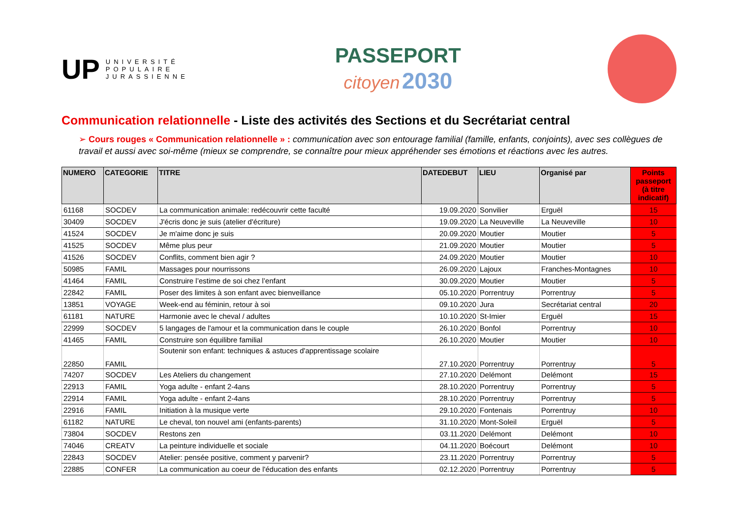UP
UNIVERSITÉ
POPULAIRE
JURASSIENNE
PASSEPORT
citoyen 2030
Communication relationnelle - Liste des activités des Sections et du Secrétariat central
➢ Cours rouges « Communication relationnelle » : communication avec son entourage familial (famille, enfants, conjoints), avec ses collègues de travail et aussi avec soi-même (mieux se comprendre, se connaître pour mieux appréhender ses émotions et réactions avec les autres.
| NUMERO | CATEGORIE | TITRE | DATEDEBUT | LIEU | Organisé par | Points passeport (à titre indicatif) |
| --- | --- | --- | --- | --- | --- | --- |
| 61168 | SOCDEV | La communication animale: redécouvrir cette faculté | 19.09.2020 | Sonvilier | Erguël | 15 |
| 30409 | SOCDEV | J'écris donc je suis (atelier d'écriture) | 19.09.2020 | La Neuveville | La Neuveville | 10 |
| 41524 | SOCDEV | Je m'aime donc je suis | 20.09.2020 | Moutier | Moutier | 5 |
| 41525 | SOCDEV | Même plus peur | 21.09.2020 | Moutier | Moutier | 5 |
| 41526 | SOCDEV | Conflits, comment bien agir ? | 24.09.2020 | Moutier | Moutier | 10 |
| 50985 | FAMIL | Massages pour nourrissons | 26.09.2020 | Lajoux | Franches-Montagnes | 10 |
| 41464 | FAMIL | Construire l’estime de soi chez l’enfant | 30.09.2020 | Moutier | Moutier | 5 |
| 22842 | FAMIL | Poser des limites à son enfant avec bienveillance | 05.10.2020 | Porrentruy | Porrentruy | 5 |
| 13851 | VOYAGE | Week-end au féminin, retour à soi | 09.10.2020 | Jura | Secrétariat central | 20 |
| 61181 | NATURE | Harmonie avec le cheval / adultes | 10.10.2020 | St-Imier | Erguël | 15 |
| 22999 | SOCDEV | 5 langages de l'amour et la communication dans le couple | 26.10.2020 | Bonfol | Porrentruy | 10 |
| 41465 | FAMIL | Construire son équilibre familial | 26.10.2020 | Moutier | Moutier | 10 |
| 22850 | FAMIL | Soutenir son enfant: techniques & astuces d'apprentissage scolaire | 27.10.2020 | Porrentruy | Porrentruy | 5 |
| 74207 | SOCDEV | Les Ateliers du changement | 27.10.2020 | Delémont | Delémont | 15 |
| 22913 | FAMIL | Yoga adulte - enfant 2-4ans | 28.10.2020 | Porrentruy | Porrentruy | 5 |
| 22914 | FAMIL | Yoga adulte - enfant 2-4ans | 28.10.2020 | Porrentruy | Porrentruy | 5 |
| 22916 | FAMIL | Initiation à la musique verte | 29.10.2020 | Fontenais | Porrentruy | 10 |
| 61182 | NATURE | Le cheval, ton nouvel ami (enfants-parents) | 31.10.2020 | Mont-Soleil | Erguël | 5 |
| 73804 | SOCDEV | Restons zen | 03.11.2020 | Delémont | Delémont | 10 |
| 74046 | CREATV | La peinture individuelle et sociale | 04.11.2020 | Boécourt | Delémont | 10 |
| 22843 | SOCDEV | Atelier: pensée positive, comment y parvenir? | 23.11.2020 | Porrentruy | Porrentruy | 5 |
| 22885 | CONFER | La communication au coeur de l'éducation des enfants | 02.12.2020 | Porrentruy | Porrentruy | 5 |